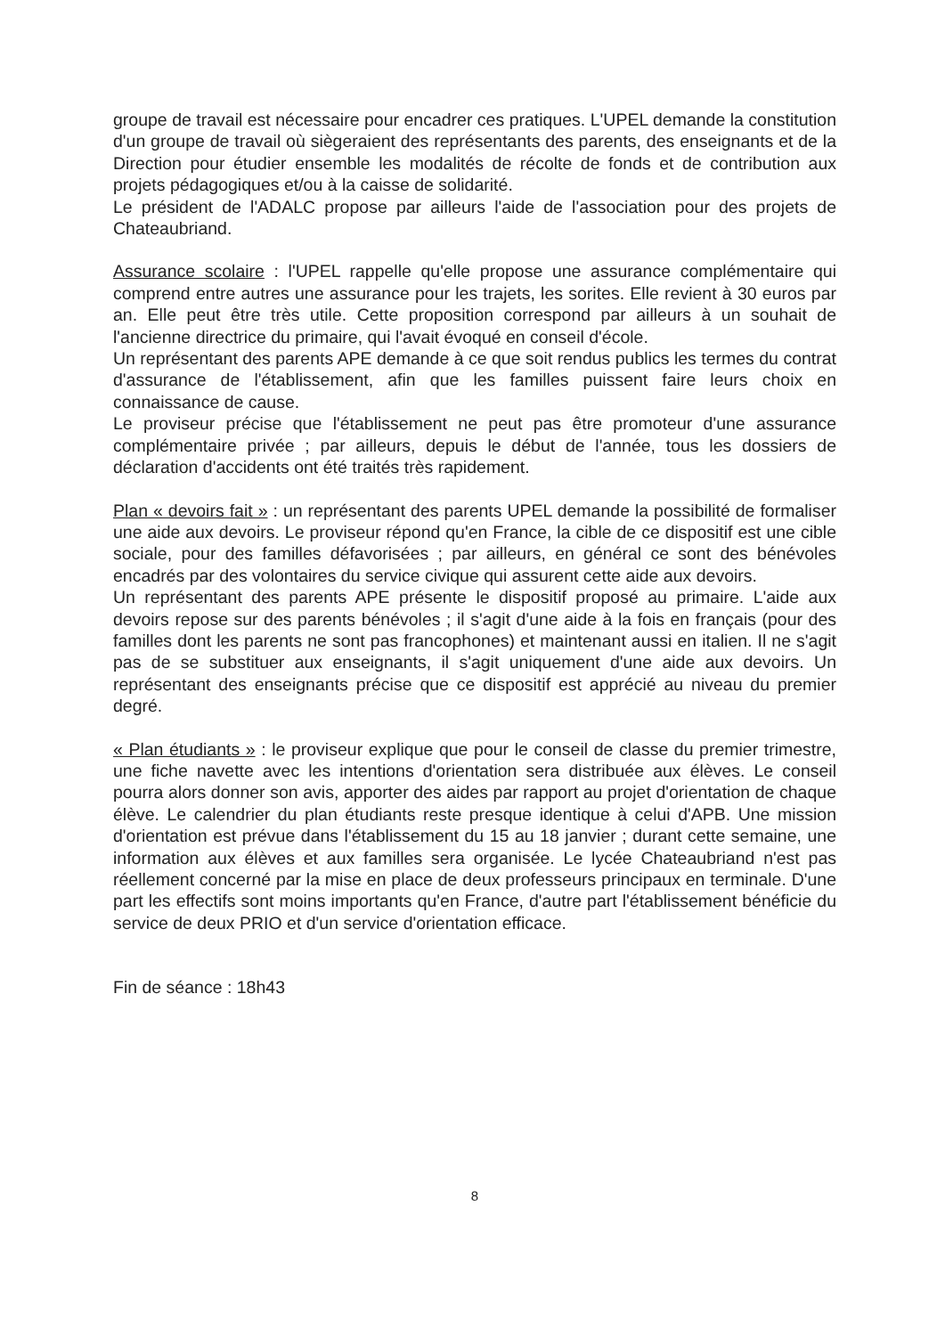groupe de travail est nécessaire pour encadrer ces pratiques. L'UPEL demande la constitution d'un groupe de travail où siègeraient des représentants des parents, des enseignants et de la Direction pour étudier ensemble les modalités de récolte de fonds et de contribution aux projets pédagogiques et/ou à la caisse de solidarité.
Le président de l'ADALC propose par ailleurs l'aide de l'association pour des projets de Chateaubriand.
Assurance scolaire : l'UPEL rappelle qu'elle propose une assurance complémentaire qui comprend entre autres une assurance pour les trajets, les sorites. Elle revient à 30 euros par an. Elle peut être très utile. Cette proposition correspond par ailleurs à un souhait de l'ancienne directrice du primaire, qui l'avait évoqué en conseil d'école.
Un représentant des parents APE demande à ce que soit rendus publics les termes du contrat d'assurance de l'établissement, afin que les familles puissent faire leurs choix en connaissance de cause.
Le proviseur précise que l'établissement ne peut pas être promoteur d'une assurance complémentaire privée ; par ailleurs, depuis le début de l'année, tous les dossiers de déclaration d'accidents ont été traités très rapidement.
Plan « devoirs fait » : un représentant des parents UPEL demande la possibilité de formaliser une aide aux devoirs. Le proviseur répond qu'en France, la cible de ce dispositif est une cible sociale, pour des familles défavorisées ; par ailleurs, en général ce sont des bénévoles encadrés par des volontaires du service civique qui assurent cette aide aux devoirs.
Un représentant des parents APE présente le dispositif proposé au primaire. L'aide aux devoirs repose sur des parents bénévoles ; il s'agit d'une aide à la fois en français (pour des familles dont les parents ne sont pas francophones) et maintenant aussi en italien. Il ne s'agit pas de se substituer aux enseignants, il s'agit uniquement d'une aide aux devoirs. Un représentant des enseignants précise que ce dispositif est apprécié au niveau du premier degré.
« Plan étudiants » : le proviseur explique que pour le conseil de classe du premier trimestre, une fiche navette avec les intentions d'orientation sera distribuée aux élèves. Le conseil pourra alors donner son avis, apporter des aides par rapport au projet d'orientation de chaque élève. Le calendrier du plan étudiants reste presque identique à celui d'APB. Une mission d'orientation est prévue dans l'établissement du 15 au 18 janvier ; durant cette semaine, une information aux élèves et aux familles sera organisée. Le lycée Chateaubriand n'est pas réellement concerné par la mise en place de deux professeurs principaux en terminale. D'une part les effectifs sont moins importants qu'en France, d'autre part l'établissement bénéficie du service de deux PRIO et d'un service d'orientation efficace.
Fin de séance : 18h43
8